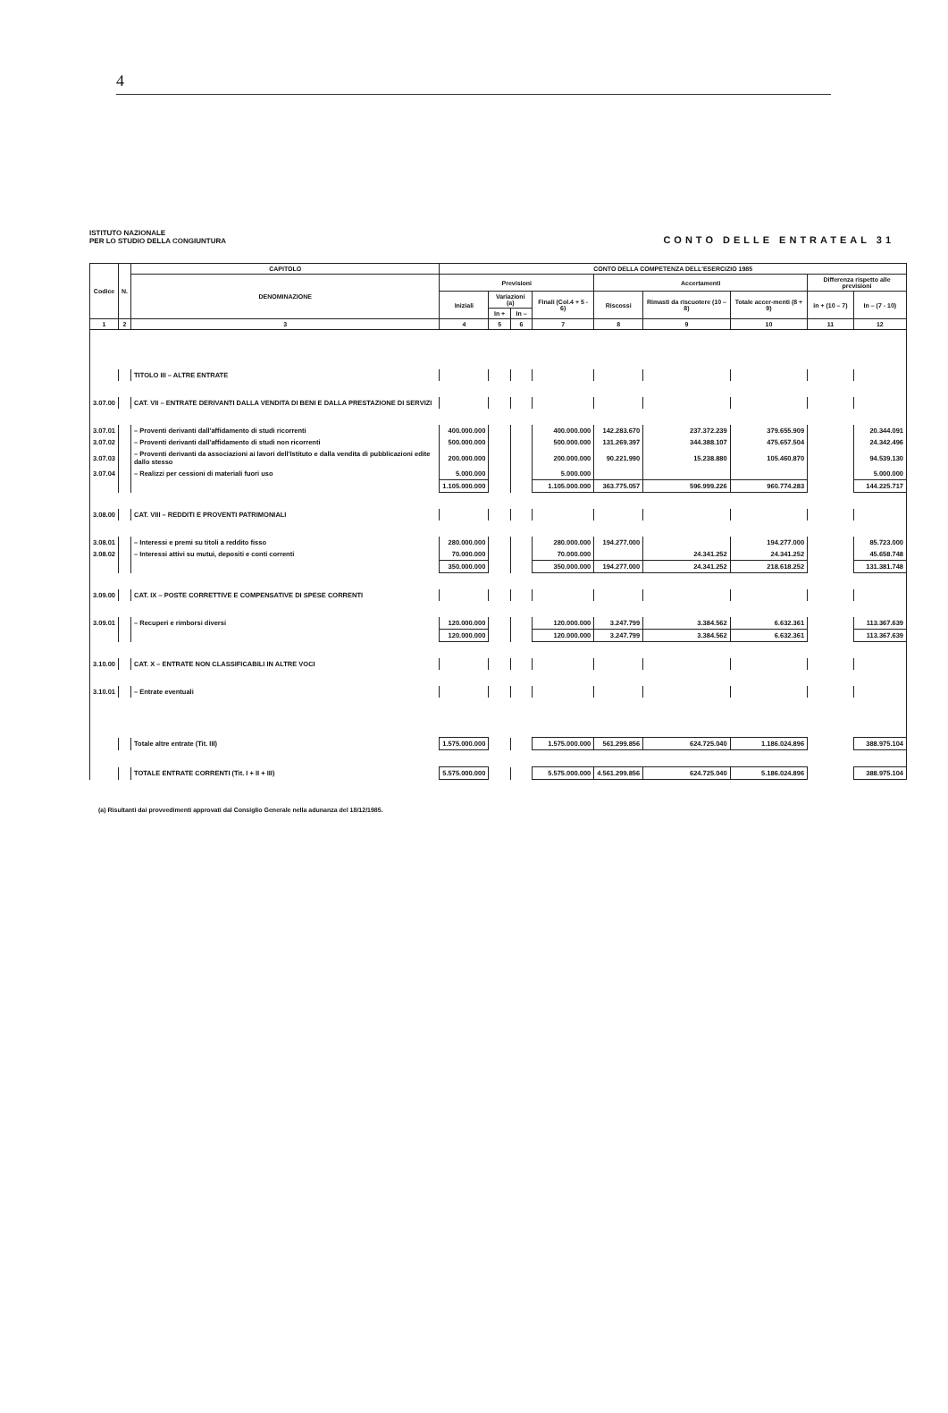4
ISTITUTO NAZIONALE
PER LO STUDIO DELLA CONGIUNTURA
CONTO DELLE ENTRATEAL 31
| Codice | N. | CAPITOLO | CONTO DELLA COMPETENZA DELL'ESERCIZIO 1985 | | | | | | | | |
| --- | --- | --- | --- | --- | --- | --- | --- | --- | --- | --- | --- |
| | | DENOMINAZIONE | Previsioni | | | | Accertamenti | | | Differenza rispetto alle previsioni | |
| | | | Iniziali | Variazioni (a) | | Finali (Col.4 + 5 - 6) | Riscossi | Rimasti da riscuotere (10 – 8) | Totale accer-menti (8 + 9) | in + (10 – 7) | In – (7 - 10) |
| | | | | In + | In – | | | | | | |
| 1 | 2 | 3 | 4 | 5 | 6 | 7 | 8 | 9 | 10 | 11 | 12 |
| | | TITOLO III – ALTRE ENTRATE | | | | | | | | | |
| 3.07.00 | | CAT. VII – ENTRATE DERIVANTI DALLA VENDITA DI BENI E DALLA PRESTAZIONE DI SERVIZI | | | | | | | | | |
| 3.07.01 | | – Proventi derivanti dall'affidamento di studi ricorrenti | 400.000.000 | | | 400.000.000 | 142.283.670 | 237.372.239 | 379.655.909 | | 20.344.091 |
| 3.07.02 | | – Proventi derivanti dall'affidamento di studi non ricorrenti | 500.000.000 | | | 500.000.000 | 131.269.397 | 344.388.107 | 475.657.504 | | 24.342.496 |
| 3.07.03 | | – Proventi derivanti da associazioni ai lavori dell'Istituto e dalla vendita di pubblicazioni edite dallo stesso | 200.000.000 | | | 200.000.000 | 90.221.990 | 15.238.880 | 105.460.870 | | 94.539.130 |
| 3.07.04 | | – Realizzi per cessioni di materiali fuori uso | 5.000.000 | | | 5.000.000 | | | | | 5.000.000 |
| | | | 1.105.000.000 | | | 1.105.000.000 | 363.775.057 | 596.999.226 | 960.774.283 | | 144.225.717 |
| 3.08.00 | | CAT. VIII – REDDITI E PROVENTI PATRIMONIALI | | | | | | | | | |
| 3.08.01 | | – Interessi e premi su titoli a reddito fisso | 280.000.000 | | | 280.000.000 | 194.277.000 | | 194.277.000 | | 85.723.000 |
| 3.08.02 | | – Interessi attivi su mutui, depositi e conti correnti | 70.000.000 | | | 70.000.000 | | 24.341.252 | 24.341.252 | | 45.658.748 |
| | | | 350.000.000 | | | 350.000.000 | 194.277.000 | 24.341.252 | 218.618.252 | | 131.381.748 |
| 3.09.00 | | CAT. IX – POSTE CORRETTIVE E COMPENSATIVE DI SPESE CORRENTI | | | | | | | | | |
| 3.09.01 | | – Recuperi e rimborsi diversi | 120.000.000 | | | 120.000.000 | 3.247.799 | 3.384.562 | 6.632.361 | | 113.367.639 |
| | | | 120.000.000 | | | 120.000.000 | 3.247.799 | 3.384.562 | 6.632.361 | | 113.367.639 |
| 3.10.00 | | CAT. X – ENTRATE NON CLASSIFICABILI IN ALTRE VOCI | | | | | | | | | |
| 3.10.01 | | – Entrate eventuali | | | | | | | | | |
| | | Totale altre entrate (Tit. III) | 1.575.000.000 | | | 1.575.000.000 | 561.299.856 | 624.725.040 | 1.186.024.896 | | 388.975.104 |
| | | TOTALE ENTRATE CORRENTI (Tit. I + II + III) | 5.575.000.000 | | | 5.575.000.000 | 4.561.299.856 | 624.725.040 | 5.186.024.896 | | 388.975.104 |
(a) Risultanti dai provvedimenti approvati dal Consiglio Generale nella adunanza del 18/12/1985.